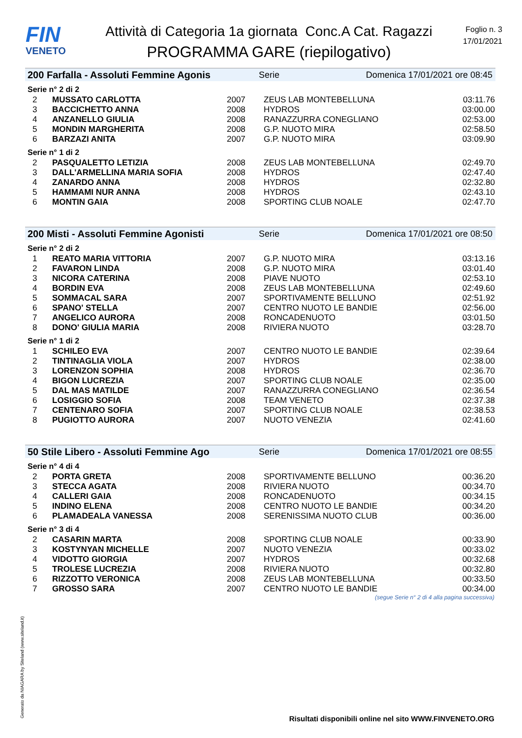FIN
VENETO
Attività di Categoria 1a giornata Conc.A Cat. Ragazzi
PROGRAMMA GARE (riepilogativo)
Foglio n. 3
17/01/2021
200 Farfalla - Assoluti Femmine Agonis Serie Domenica 17/01/2021 ore 08:45
Serie n° 2 di 2
| 2 | MUSSATO CARLOTTA | 2007 | ZEUS LAB MONTEBELLUNA | 03:11.76 |
| 3 | BACCICHETTO ANNA | 2008 | HYDROS | 03:00.00 |
| 4 | ANZANELLO GIULIA | 2008 | RANAZZURRA CONEGLIANO | 02:53.00 |
| 5 | MONDIN MARGHERITA | 2008 | G.P. NUOTO MIRA | 02:58.50 |
| 6 | BARZAZI ANITA | 2007 | G.P. NUOTO MIRA | 03:09.90 |
Serie n° 1 di 2
| 2 | PASQUALETTO LETIZIA | 2008 | ZEUS LAB MONTEBELLUNA | 02:49.70 |
| 3 | DALL'ARMELLINA MARIA SOFIA | 2008 | HYDROS | 02:47.40 |
| 4 | ZANARDO ANNA | 2008 | HYDROS | 02:32.80 |
| 5 | HAMMAMI NUR ANNA | 2008 | HYDROS | 02:43.10 |
| 6 | MONTIN GAIA | 2008 | SPORTING CLUB NOALE | 02:47.70 |
200 Misti - Assoluti Femmine Agonisti Serie Domenica 17/01/2021 ore 08:50
Serie n° 2 di 2
| 1 | REATO MARIA VITTORIA | 2007 | G.P. NUOTO MIRA | 03:13.16 |
| 2 | FAVARON LINDA | 2008 | G.P. NUOTO MIRA | 03:01.40 |
| 3 | NICORA CATERINA | 2008 | PIAVE NUOTO | 02:53.10 |
| 4 | BORDIN EVA | 2008 | ZEUS LAB MONTEBELLUNA | 02:49.60 |
| 5 | SOMMACAL SARA | 2007 | SPORTIVAMENTE BELLUNO | 02:51.92 |
| 6 | SPANO' STELLA | 2007 | CENTRO NUOTO LE BANDIE | 02:56.00 |
| 7 | ANGELICO AURORA | 2008 | RONCADENUOTO | 03:01.50 |
| 8 | DONO' GIULIA MARIA | 2008 | RIVIERA NUOTO | 03:28.70 |
Serie n° 1 di 2
| 1 | SCHILEO EVA | 2007 | CENTRO NUOTO LE BANDIE | 02:39.64 |
| 2 | TINTINAGLIA VIOLA | 2007 | HYDROS | 02:38.00 |
| 3 | LORENZON SOPHIA | 2008 | HYDROS | 02:36.70 |
| 4 | BIGON LUCREZIA | 2007 | SPORTING CLUB NOALE | 02:35.00 |
| 5 | DAL MAS MATILDE | 2007 | RANAZZURRA CONEGLIANO | 02:36.54 |
| 6 | LOSIGGIO SOFIA | 2008 | TEAM VENETO | 02:37.38 |
| 7 | CENTENARO SOFIA | 2007 | SPORTING CLUB NOALE | 02:38.53 |
| 8 | PUGIOTTO AURORA | 2007 | NUOTO VENEZIA | 02:41.60 |
50 Stile Libero - Assoluti Femmine Ago Serie Domenica 17/01/2021 ore 08:55
Serie n° 4 di 4
| 2 | PORTA GRETA | 2008 | SPORTIVAMENTE BELLUNO | 00:36.20 |
| 3 | STECCA AGATA | 2008 | RIVIERA NUOTO | 00:34.70 |
| 4 | CALLERI GAIA | 2008 | RONCADENUOTO | 00:34.15 |
| 5 | INDINO ELENA | 2008 | CENTRO NUOTO LE BANDIE | 00:34.20 |
| 6 | PLAMADEALA VANESSA | 2008 | SERENISSIMA NUOTO CLUB | 00:36.00 |
Serie n° 3 di 4
| 2 | CASARIN MARTA | 2008 | SPORTING CLUB NOALE | 00:33.90 |
| 3 | KOSTYNYAN MICHELLE | 2007 | NUOTO VENEZIA | 00:33.02 |
| 4 | VIDOTTO GIORGIA | 2007 | HYDROS | 00:32.68 |
| 5 | TROLESE LUCREZIA | 2008 | RIVIERA NUOTO | 00:32.80 |
| 6 | RIZZOTTO VERONICA | 2008 | ZEUS LAB MONTEBELLUNA | 00:33.50 |
| 7 | GROSSO SARA | 2007 | CENTRO NUOTO LE BANDIE | 00:34.00 |
(segue Serie n° 2 di 4 alla pagina successiva)
Generato da NIAGARA by Siteland (www.siteland.it)
Risultati disponibili online nel sito WWW.FINVENETO.ORG